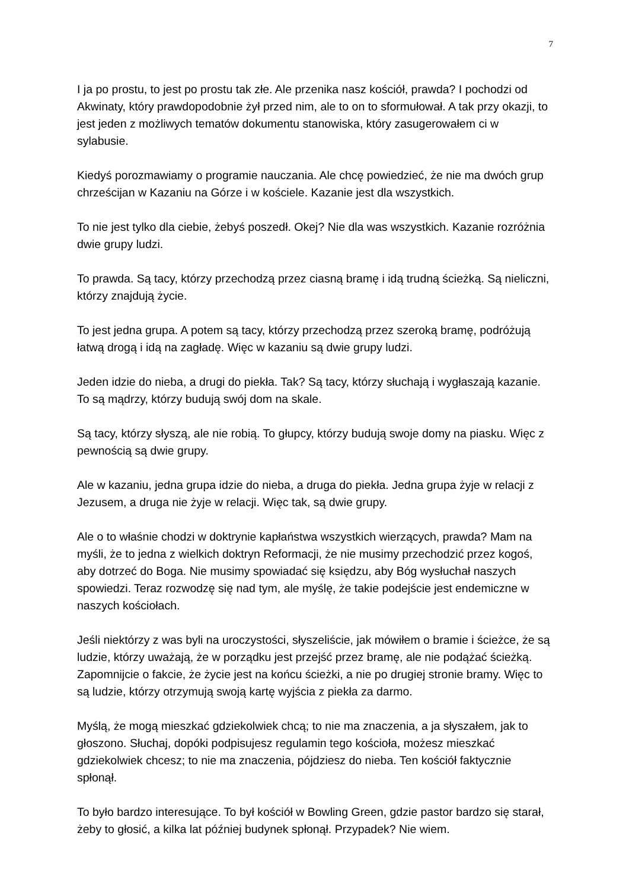7
I ja po prostu, to jest po prostu tak złe. Ale przenika nasz kościół, prawda? I pochodzi od Akwinaty, który prawdopodobnie żył przed nim, ale to on to sformułował. A tak przy okazji, to jest jeden z możliwych tematów dokumentu stanowiska, który zasugerowałem ci w sylabusie.
Kiedyś porozmawiamy o programie nauczania. Ale chcę powiedzieć, że nie ma dwóch grup chrześcijan w Kazaniu na Górze i w kościele. Kazanie jest dla wszystkich.
To nie jest tylko dla ciebie, żebyś poszedł. Okej? Nie dla was wszystkich. Kazanie rozróżnia dwie grupy ludzi.
To prawda. Są tacy, którzy przechodzą przez ciasną bramę i idą trudną ścieżką. Są nieliczni, którzy znajdują życie.
To jest jedna grupa. A potem są tacy, którzy przechodzą przez szeroką bramę, podróżują łatwą drogą i idą na zagładę. Więc w kazaniu są dwie grupy ludzi.
Jeden idzie do nieba, a drugi do piekła. Tak? Są tacy, którzy słuchają i wygłaszają kazanie. To są mądrzy, którzy budują swój dom na skale.
Są tacy, którzy słyszą, ale nie robią. To głupcy, którzy budują swoje domy na piasku. Więc z pewnością są dwie grupy.
Ale w kazaniu, jedna grupa idzie do nieba, a druga do piekła. Jedna grupa żyje w relacji z Jezusem, a druga nie żyje w relacji. Więc tak, są dwie grupy.
Ale o to właśnie chodzi w doktrynie kapłaństwa wszystkich wierzących, prawda? Mam na myśli, że to jedna z wielkich doktryn Reformacji, że nie musimy przechodzić przez kogoś, aby dotrzeć do Boga. Nie musimy spowiadać się księdzu, aby Bóg wysłuchał naszych spowiedzi. Teraz rozwodzę się nad tym, ale myślę, że takie podejście jest endemiczne w naszych kościołach.
Jeśli niektórzy z was byli na uroczystości, słyszeliście, jak mówiłem o bramie i ścieżce, że są ludzie, którzy uważają, że w porządku jest przejść przez bramę, ale nie podążać ścieżką. Zapomnijcie o fakcie, że życie jest na końcu ścieżki, a nie po drugiej stronie bramy. Więc to są ludzie, którzy otrzymują swoją kartę wyjścia z piekła za darmo.
Myślą, że mogą mieszkać gdziekolwiek chcą; to nie ma znaczenia, a ja słyszałem, jak to głoszono. Słuchaj, dopóki podpisujesz regulamin tego kościoła, możesz mieszkać gdziekolwiek chcesz; to nie ma znaczenia, pójdziesz do nieba. Ten kościół faktycznie spłonął.
To było bardzo interesujące. To był kościół w Bowling Green, gdzie pastor bardzo się starał, żeby to głosić, a kilka lat później budynek spłonął. Przypadek? Nie wiem.